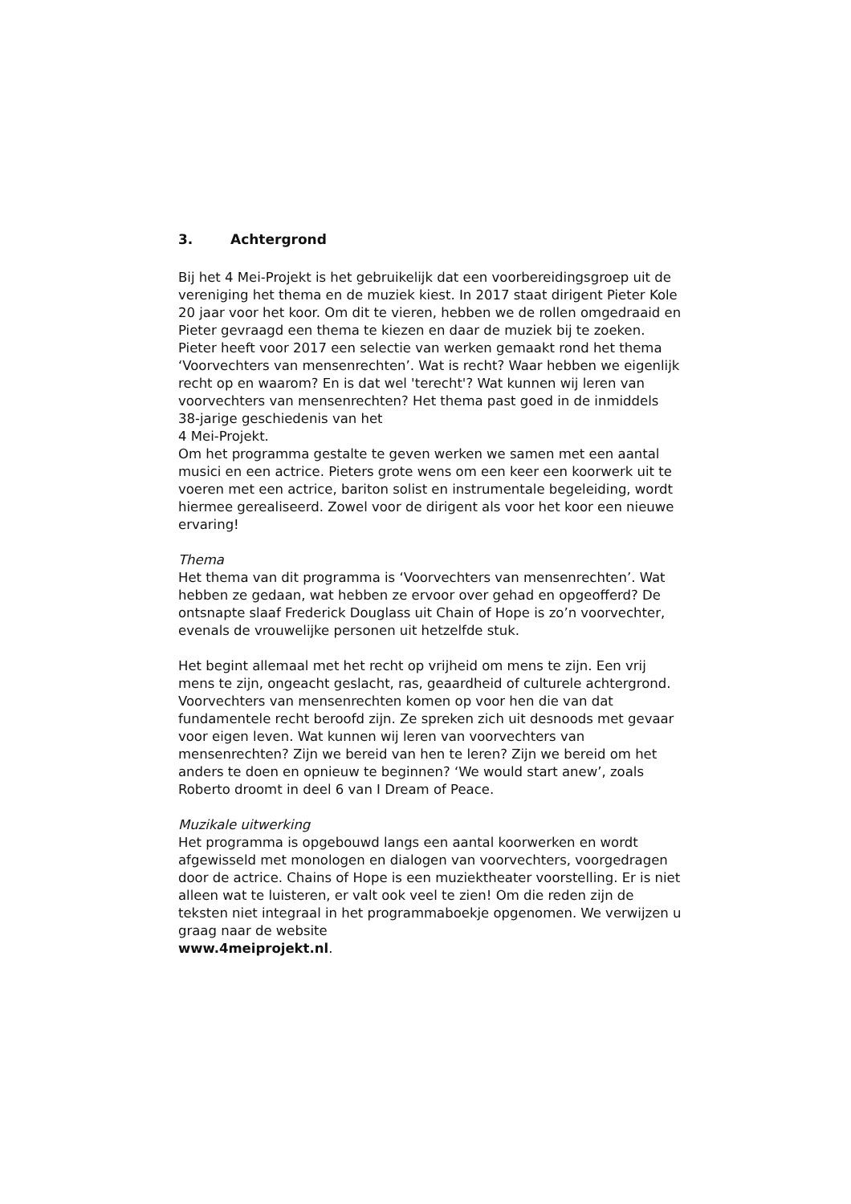3. Achtergrond
Bij het 4 Mei-Projekt is het gebruikelijk dat een voorbereidingsgroep uit de vereniging het thema en de muziek kiest. In 2017 staat dirigent Pieter Kole 20 jaar voor het koor. Om dit te vieren, hebben we de rollen omgedraaid en Pieter gevraagd een thema te kiezen en daar de muziek bij te zoeken. Pieter heeft voor 2017 een selectie van werken gemaakt rond het thema ‘Voorvechters van mensenrechten’. Wat is recht? Waar hebben we eigenlijk recht op en waarom? En is dat wel 'terecht'? Wat kunnen wij leren van voorvechters van mensenrechten? Het thema past goed in de inmiddels 38-jarige geschiedenis van het
4 Mei-Projekt.
Om het programma gestalte te geven werken we samen met een aantal musici en een actrice. Pieters grote wens om een keer een koorwerk uit te voeren met een actrice, bariton solist en instrumentale begeleiding, wordt hiermee gerealiseerd. Zowel voor de dirigent als voor het koor een nieuwe ervaring!
Thema
Het thema van dit programma is ‘Voorvechters van mensenrechten’. Wat hebben ze gedaan, wat hebben ze ervoor over gehad en opgeofferd? De ontsnapte slaaf Frederick Douglass uit Chain of Hope is zo’n voorvechter, evenals de vrouwelijke personen uit hetzelfde stuk.
Het begint allemaal met het recht op vrijheid om mens te zijn. Een vrij mens te zijn, ongeacht geslacht, ras, geaardheid of culturele achtergrond. Voorvechters van mensenrechten komen op voor hen die van dat fundamentele recht beroofd zijn. Ze spreken zich uit desnoods met gevaar voor eigen leven. Wat kunnen wij leren van voorvechters van mensenrechten? Zijn we bereid van hen te leren? Zijn we bereid om het anders te doen en opnieuw te beginnen? ‘We would start anew’, zoals Roberto droomt in deel 6 van I Dream of Peace.
Muzikale uitwerking
Het programma is opgebouwd langs een aantal koorwerken en wordt afgewisseld met monologen en dialogen van voorvechters, voorgedragen door de actrice. Chains of Hope is een muziektheater voorstelling. Er is niet alleen wat te luisteren, er valt ook veel te zien! Om die reden zijn de teksten niet integraal in het programmaboekje opgenomen. We verwijzen u graag naar de website
www.4meiprojekt.nl.